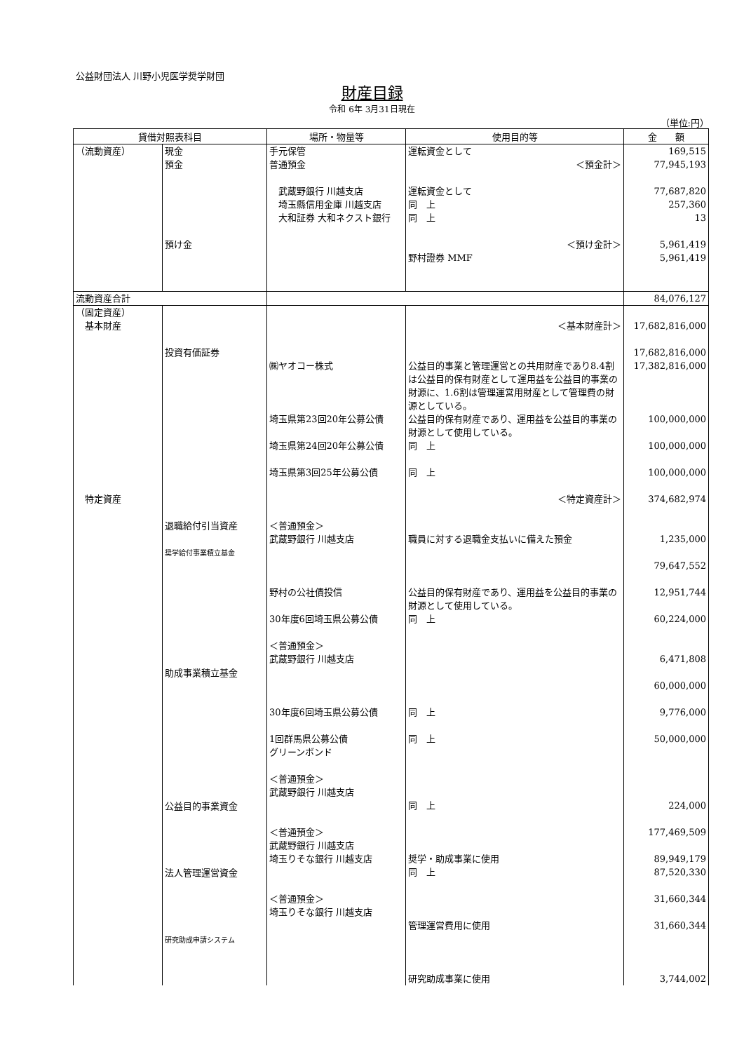公益財団法人 川野小児医学奨学財団
財産目録
令和 6年 3月31日現在
（単位:円）
| 貸借対照表科目 | | 場所・物量等 | 使用目的等 | 金 額 |
| --- | --- | --- | --- | --- |
| （流動資産） | 現金 預金 預け金 | 手元保管 普通預金 武蔵野銀行 川越支店 埼玉縣信用金庫 川越支店 大和証券 大和ネクスト銀行 | 運転資金として ＜預金計＞ 運転資金として 同 上 同 上 ＜預け金計＞ 野村證券 MMF | 169,515 77,945,193 77,687,820 257,360 13 5,961,419 5,961,419 |
| 流動資産合計 | | | | 84,076,127 |
| （固定資産） 基本財産 特定資産 | 投資有価証券 | ㈱ヤオコー株式 埼玉県第23回20年公募公債 埼玉県第24回20年公募公債 埼玉県第3回25年公募公債 | ＜基本財産計＞ 公益目的事業と管理運営との共用財産であり8.4割は公益目的保有財産として運用益を公益目的事業の財源に、1.6割は管理運営用財産として管理費の財源としている。 公益目的保有財産であり、運用益を公益目的事業の財源として使用している。 同 上 同 上 ＜特定資産計＞ | 17,682,816,000 17,682,816,000 17,382,816,000 100,000,000 100,000,000 100,000,000 374,682,974 |
| | 退職給付引当資産 奨学給付事業積立基金 助成事業積立基金 公益目的事業資金 法人管理運営資金 研究助成申請システム | ＜普通預金＞ 武蔵野銀行 川越支店 野村の公社債投信 30年度6回埼玉県公募公債 ＜普通預金＞ 武蔵野銀行 川越支店 30年度6回埼玉県公募公債 1回群馬県公募公債 グリーンボンド ＜普通預金＞ 武蔵野銀行 川越支店 ＜普通預金＞ 武蔵野銀行 川越支店 埼玉りそな銀行 川越支店 ＜普通預金＞ 埼玉りそな銀行 川越支店 | 職員に対する退職金支払いに備えた預金 公益目的保有財産であり、運用益を公益目的事業の財源として使用している。 同 上 同 上 同 上 同 上 奨学・助成事業に使用 同 上 管理運営費用に使用 研究助成事業に使用 | 1,235,000 79,647,552 12,951,744 60,224,000 6,471,808 60,000,000 9,776,000 50,000,000 224,000 177,469,509 89,949,179 87,520,330 31,660,344 31,660,344 3,744,002 |